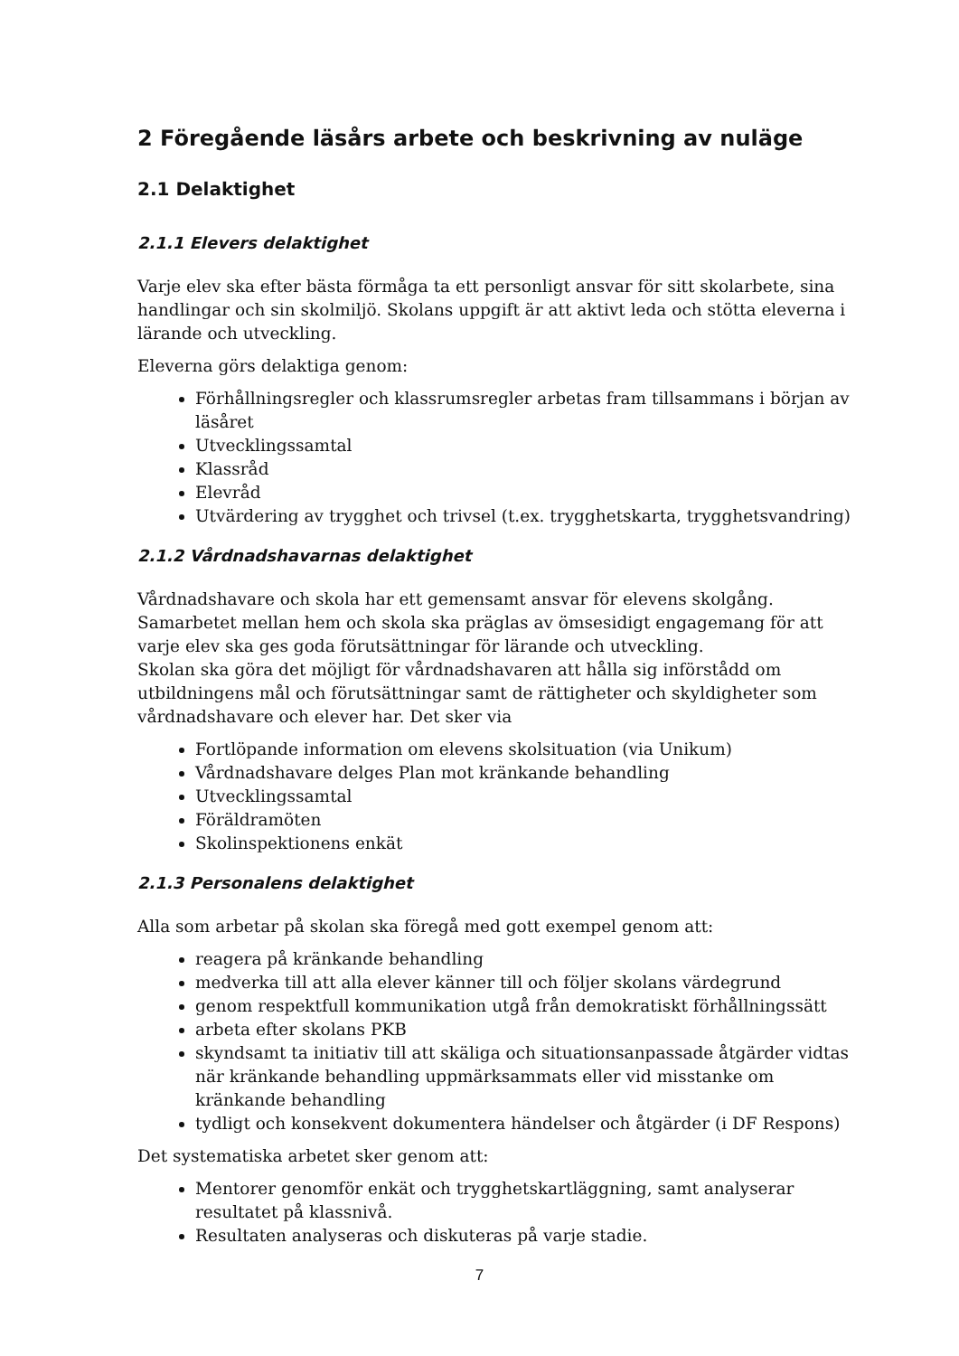2 Föregående läsårs arbete och beskrivning av nuläge
2.1 Delaktighet
2.1.1 Elevers delaktighet
Varje elev ska efter bästa förmåga ta ett personligt ansvar för sitt skolarbete, sina handlingar och sin skolmiljö. Skolans uppgift är att aktivt leda och stötta eleverna i lärande och utveckling.
Eleverna görs delaktiga genom:
Förhållningsregler och klassrumsregler arbetas fram tillsammans i början av läsåret
Utvecklingssamtal
Klassråd
Elevråd
Utvärdering av trygghet och trivsel (t.ex. trygghetskarta, trygghetsvandring)
2.1.2 Vårdnadshavarnas delaktighet
Vårdnadshavare och skola har ett gemensamt ansvar för elevens skolgång. Samarbetet mellan hem och skola ska präglas av ömsesidigt engagemang för att varje elev ska ges goda förutsättningar för lärande och utveckling.
Skolan ska göra det möjligt för vårdnadshavaren att hålla sig införstådd om utbildningens mål och förutsättningar samt de rättigheter och skyldigheter som vårdnadshavare och elever har. Det sker via
Fortlöpande information om elevens skolsituation (via Unikum)
Vårdnadshavare delges Plan mot kränkande behandling
Utvecklingssamtal
Föräldramöten
Skolinspektionens enkät
2.1.3 Personalens delaktighet
Alla som arbetar på skolan ska föregå med gott exempel genom att:
reagera på kränkande behandling
medverka till att alla elever känner till och följer skolans värdegrund
genom respektfull kommunikation utgå från demokratiskt förhållningssätt
arbeta efter skolans PKB
skyndsamt ta initiativ till att skäliga och situationsanpassade åtgärder vidtas när kränkande behandling uppmärksammats eller vid misstanke om kränkande behandling
tydligt och konsekvent dokumentera händelser och åtgärder (i DF Respons)
Det systematiska arbetet sker genom att:
Mentorer genomför enkät och trygghetskartläggning, samt analyserar resultatet på klassnivå.
Resultaten analyseras och diskuteras på varje stadie.
7